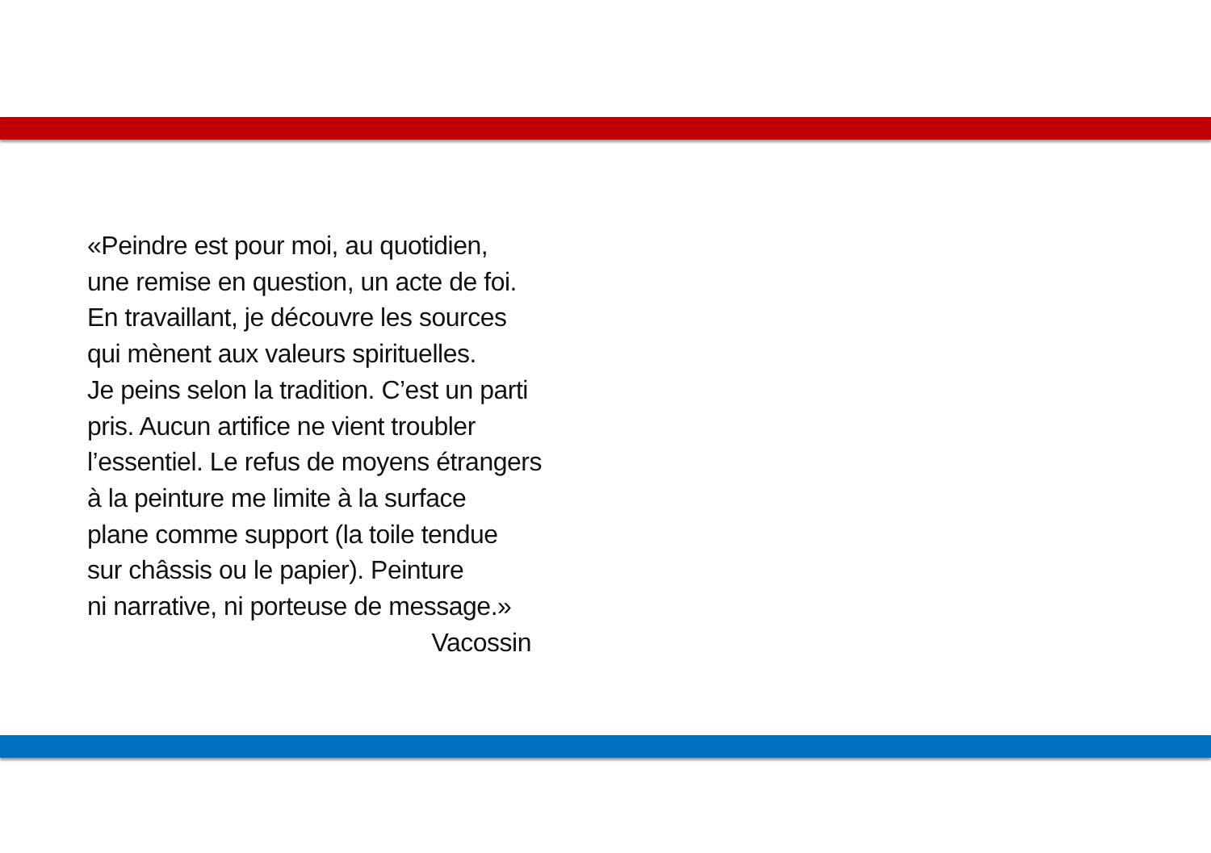«Peindre est pour moi, au quotidien,
une remise en question, un acte de foi.
En travaillant, je découvre les sources
qui mènent aux valeurs spirituelles.
Je peins selon la tradition. C’est un parti
pris. Aucun artifice ne vient troubler
l’essentiel. Le refus de moyens étrangers
à la peinture me limite à la surface
plane comme support (la toile tendue
sur châssis ou le papier). Peinture
ni narrative, ni porteuse de message.»
Vacossin